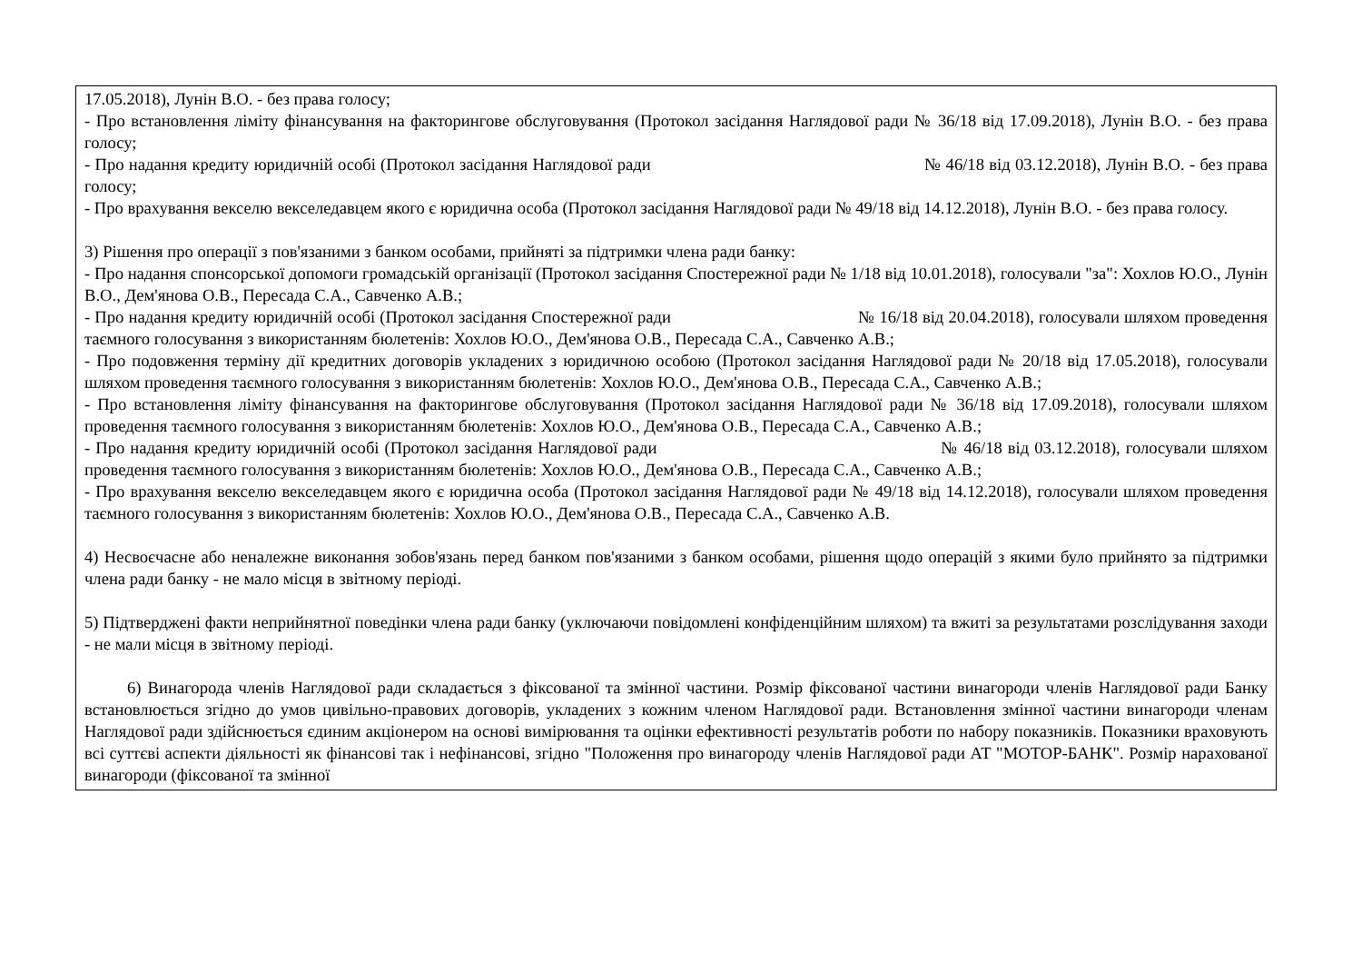| 17.05.2018), Лунін В.О. - без права голосу; - Про встановлення ліміту фінансування на факторингове обслуговування (Протокол засідання Наглядової ради № 36/18 від 17.09.2018), Лунін В.О. - без права голосу; - Про надання кредиту юридичній особі (Протокол засідання Наглядової ради № 46/18 від 03.12.2018), Лунін В.О. - без права голосу; - Про врахування векселю векселедавцем якого є юридична особа (Протокол засідання Наглядової ради № 49/18 від 14.12.2018), Лунін В.О. - без права голосу. 3) Рішення про операції з пов'язаними з банком особами, прийняті за підтримки члена ради банку: - Про надання спонсорської допомоги громадській організації (Протокол засідання Спостережної ради № 1/18 від 10.01.2018), голосували "за": Хохлов Ю.О., Лунін В.О., Дем'янова О.В., Пересада С.А., Савченко А.В.; - Про надання кредиту юридичній особі (Протокол засідання Спостережної ради № 16/18 від 20.04.2018), голосували шляхом проведення таємного голосування з використанням бюлетенів: Хохлов Ю.О., Дем'янова О.В., Пересада С.А., Савченко А.В.; - Про подовження терміну дії кредитних договорів укладених з юридичною особою (Протокол засідання Наглядової ради № 20/18 від 17.05.2018), голосували шляхом проведення таємного голосування з використанням бюлетенів: Хохлов Ю.О., Дем'янова О.В., Пересада С.А., Савченко А.В.; - Про встановлення ліміту фінансування на факторингове обслуговування (Протокол засідання Наглядової ради № 36/18 від 17.09.2018), голосували шляхом проведення таємного голосування з використанням бюлетенів: Хохлов Ю.О., Дем'янова О.В., Пересада С.А., Савченко А.В.; - Про надання кредиту юридичній особі (Протокол засідання Наглядової ради № 46/18 від 03.12.2018), голосували шляхом проведення таємного голосування з використанням бюлетенів: Хохлов Ю.О., Дем'янова О.В., Пересада С.А., Савченко А.В.; - Про врахування векселю векселедавцем якого є юридична особа (Протокол засідання Наглядової ради № 49/18 від 14.12.2018), голосували шляхом проведення таємного голосування з використанням бюлетенів: Хохлов Ю.О., Дем'янова О.В., Пересада С.А., Савченко А.В. 4) Несвоєчасне або неналежне виконання зобов'язань перед банком пов'язаними з банком особами, рішення щодо операцій з якими було прийнято за підтримки члена ради банку - не мало місця в звітному періоді. 5) Підтверджені факти неприйнятної поведінки члена ради банку (уключаючи повідомлені конфіденційним шляхом) та вжиті за результатами розслідування заходи - не мали місця в звітному періоді. 6) Винагорода членів Наглядової ради складається з фіксованої та змінної частини. Розмір фіксованої частини винагороди членів Наглядової ради Банку встановлюється згідно до умов цивільно-правових договорів, укладених з кожним членом Наглядової ради. Встановлення змінної частини винагороди членам Наглядової ради здійснюється єдиним акціонером на основі вимірювання та оцінки ефективності результатів роботи по набору показників. Показники враховують всі суттєві аспекти діяльності як фінансові так і нефінансові, згідно "Положення про винагороду членів Наглядової ради АТ "МОТОР-БАНК". Розмір нарахованої винагороди (фіксованої та змінної |